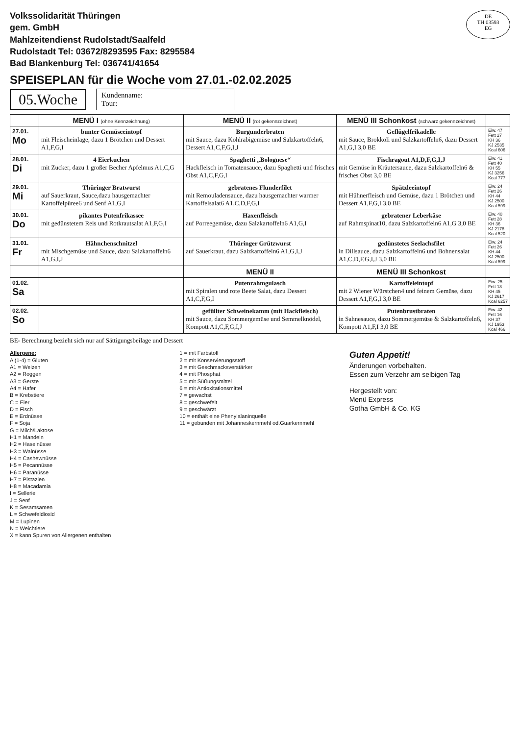Volkssolidarität Thüringen
gem. GmbH
Mahlzeitendienst Rudolstadt/Saalfeld
Rudolstadt Tel: 03672/8293595 Fax: 8295584
Bad Blankenburg Tel: 036741/41654
DE
TH 03593
EG
SPEISEPLAN für die Woche vom 27.01.-02.02.2025
05.Woche Kundenname:
Tour:
| | MENÜ I (ohne Kennzeichnung) | MENÜ II (rot gekennzeichnet) | MENÜ III Schonkost (schwarz gekennzeichnet) | |
| --- | --- | --- | --- | --- |
| 27.01. Mo | bunter Gemüseeintopf mit Fleischeinlage, dazu 1 Brötchen und Dessert A1,F,G,I | Burgunderbraten mit Sauce, dazu Kohlrabigemüse und Salzkartoffeln6, Dessert A1,C,F,G,I,J | Geflügelfrikadelle mit Sauce, Brokkoli und Salzkartoffeln6, dazu Dessert A1,G,I 3,0 BE | Eiw. 47 Fett 27 KH 36 KJ 2535 Kcal 606 |
| 28.01. Di | 4 Eierkuchen mit Zucker, dazu 1 großer Becher Apfelmus A1,C,G | Spaghetti „Bolognese“ Hackfleisch in Tomatensauce, dazu Spaghetti und frisches Obst A1,C,F,G,I | Fischragout A1,D,F,G,I,J mit Gemüse in Kräutersauce, dazu Salzkartoffeln6 & frisches Obst 3,0 BE | Eiw. 41 Fett 40 KH 55 KJ 3256 Kcal 777 |
| 29.01. Mi | Thüringer Bratwurst auf Sauerkraut, Sauce,dazu hausgemachter Kartoffelpüree6 und Senf A1,G,I | gebratenes Flunderfilet mit Remouladensauce, dazu hausgemachter warmer Kartoffelsalat6 A1,C,D,F,G,I | Spätzleeintopf mit Hühnerfleisch und Gemüse, dazu 1 Brötchen und Dessert A1,F,G,I 3,0 BE | Eiw. 24 Fett 26 KH 44 KJ 2500 Kcal 599 |
| 30.01. Do | pikantes Putenfrikassee mit gedünstetem Reis und Rotkrautsalat A1,F,G,I | Haxenfleisch auf Porreegemüse, dazu Salzkartoffeln6 A1,G,I | gebratener Leberkäse auf Rahmspinat10, dazu Salzkartoffeln6 A1,G 3,0 BE | Eiw. 40 Fett 28 KH 36 KJ 2178 Kcal 520 |
| 31.01. Fr | Hähnchenschnitzel mit Mischgemüse und Sauce, dazu Salzkartoffeln6 A1,G,I,J | Thüringer Grützwurst auf Sauerkraut, dazu Salzkartoffeln6 A1,G,I,J | gedünstetes Seelachsfilet in Dillsauce, dazu Salzkartoffeln6 und Bohnensalat A1,C,D,F,G,I,J 3,0 BE | Eiw. 24 Fett 26 KH 44 KJ 2500 Kcal 599 |
| | | MENÜ II | MENÜ III Schonkost | |
| 01.02. Sa | | Putenrahmgulasch mit Spiralen und rote Beete Salat, dazu Dessert A1,C,F,G,I | Kartoffeleintopf mit 2 Wiener Würstchen4 und feinem Gemüse, dazu Dessert A1,F,G,I 3,0 BE | Eiw. 25 Fett 18 KH 45 KJ 2617 Kcal 6257 |
| 02.02. So | | gefüllter Schweinekamm (mit Hackfleisch) mit Sauce, dazu Sommergemüse und Semmelknödel, Kompott A1,C,F,G,I,J | Putenbrustbraten in Sahnesauce, dazu Sommergemüse & Salzkartoffeln6, Kompott A1,F,I 3,0 BE | Eiw. 42 Fett 16 KH 37 KJ 1953 Kcal 466 |
BE- Berechnung bezieht sich nur auf Sättigungsbeilage und Dessert
Allergene:
A (1-4) = Gluten
A1 = Weizen
A2 = Roggen
A3 = Gerste
A4 = Hafer
B = Krebstiere
C = Eier
D = Fisch
E = Erdnüsse
F = Soja
G = Milch/Laktose
H1 = Mandeln
H2 = Haselnüsse
H3 = Walnüsse
H4 = Cashewnüsse
H5 = Pecannüsse
H6 = Paranüsse
H7 = Pistazien
H8 = Macadamia
I = Sellerie
J = Senf
K = Sesamsamen
L = Schwefeldioxid
M = Lupinen
N = Weichtiere
X = kann Spuren von Allergenen enthalten
1 = mit Farbstoff
2 = mit Konservierungsstoff
3 = mit Geschmacksverstärker
4 = mit Phosphat
5 = mit Süßungsmittel
6 = mit Antioxitationsmittel
7 = gewachst
8 = geschwefelt
9 = geschwärzt
10 = enthält eine Phenylalaninquelle
11 = gebunden mit Johanneskernmehl od.Guarkernmehl
Guten Appetit!
Änderungen vorbehalten.
Essen zum Verzehr am selbigen Tag
Hergestellt von:
Menü Express
Gotha GmbH & Co. KG